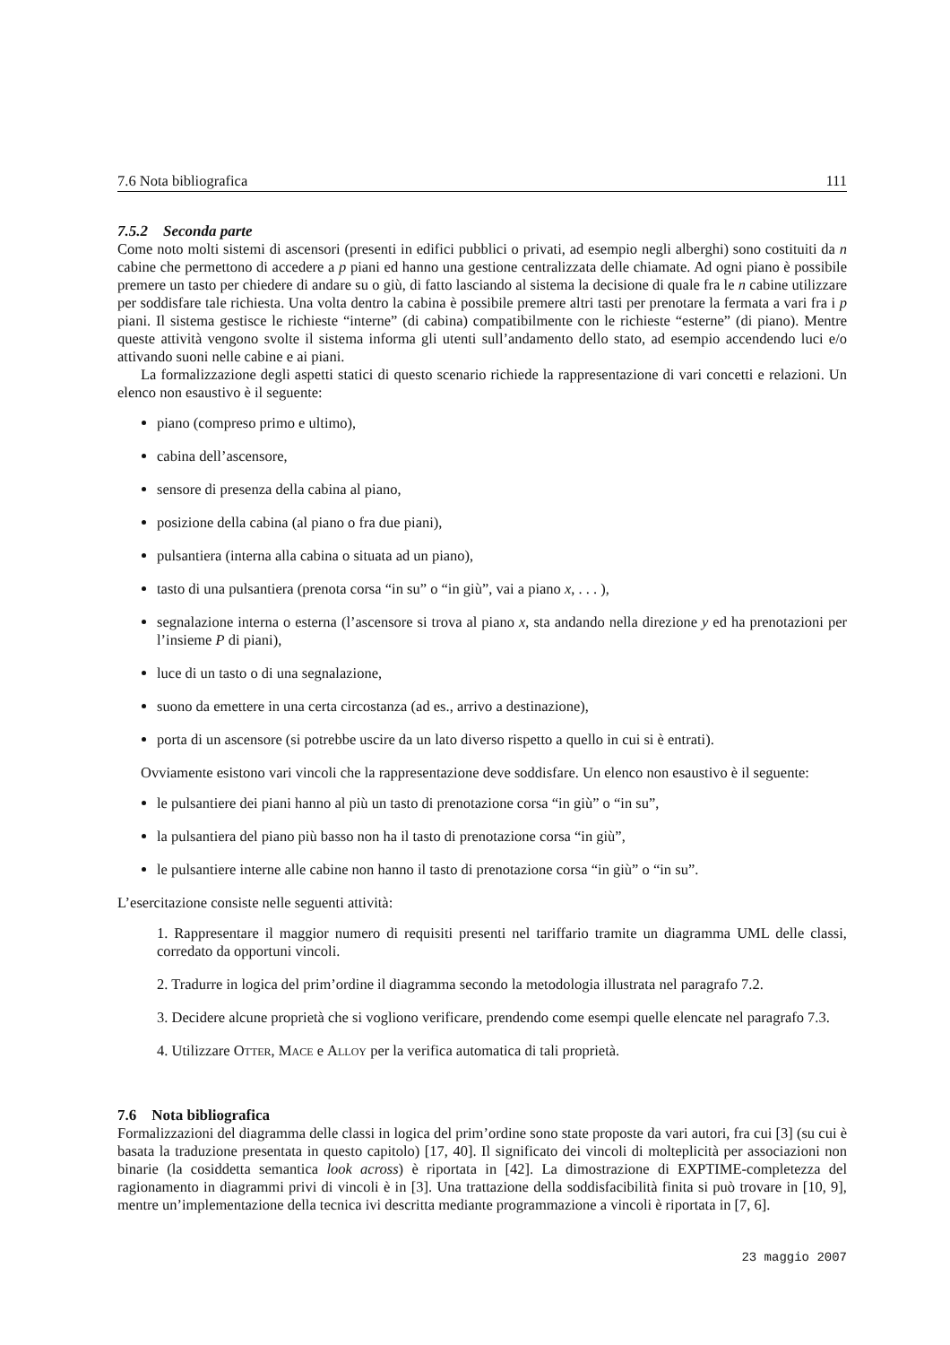7.6 Nota bibliografica 111
7.5.2 Seconda parte
Come noto molti sistemi di ascensori (presenti in edifici pubblici o privati, ad esempio negli alberghi) sono costituiti da n cabine che permettono di accedere a p piani ed hanno una gestione centralizzata delle chiamate. Ad ogni piano è possibile premere un tasto per chiedere di andare su o giù, di fatto lasciando al sistema la decisione di quale fra le n cabine utilizzare per soddisfare tale richiesta. Una volta dentro la cabina è possibile premere altri tasti per prenotare la fermata a vari fra i p piani. Il sistema gestisce le richieste “interne” (di cabina) compatibilmente con le richieste “esterne” (di piano). Mentre queste attività vengono svolte il sistema informa gli utenti sull’andamento dello stato, ad esempio accendendo luci e/o attivando suoni nelle cabine e ai piani.
La formalizzazione degli aspetti statici di questo scenario richiede la rappresentazione di vari concetti e relazioni. Un elenco non esaustivo è il seguente:
piano (compreso primo e ultimo),
cabina dell’ascensore,
sensore di presenza della cabina al piano,
posizione della cabina (al piano o fra due piani),
pulsantiera (interna alla cabina o situata ad un piano),
tasto di una pulsantiera (prenota corsa “in su” o “in giù”, vai a piano x, . . . ),
segnalazione interna o esterna (l’ascensore si trova al piano x, sta andando nella direzione y ed ha prenotazioni per l’insieme P di piani),
luce di un tasto o di una segnalazione,
suono da emettere in una certa circostanza (ad es., arrivo a destinazione),
porta di un ascensore (si potrebbe uscire da un lato diverso rispetto a quello in cui si è entrati).
Ovviamente esistono vari vincoli che la rappresentazione deve soddisfare. Un elenco non esaustivo è il seguente:
le pulsantiere dei piani hanno al più un tasto di prenotazione corsa “in giù” o “in su”,
la pulsantiera del piano più basso non ha il tasto di prenotazione corsa “in giù”,
le pulsantiere interne alle cabine non hanno il tasto di prenotazione corsa “in giù” o “in su”.
L’esercitazione consiste nelle seguenti attività:
1. Rappresentare il maggior numero di requisiti presenti nel tariffario tramite un diagramma UML delle classi, corredato da opportuni vincoli.
2. Tradurre in logica del prim’ordine il diagramma secondo la metodologia illustrata nel paragrafo 7.2.
3. Decidere alcune proprietà che si vogliono verificare, prendendo come esempi quelle elencate nel paragrafo 7.3.
4. Utilizzare Otter, Mace e Alloy per la verifica automatica di tali proprietà.
7.6 Nota bibliografica
Formalizzazioni del diagramma delle classi in logica del prim’ordine sono state proposte da vari autori, fra cui [3] (su cui è basata la traduzione presentata in questo capitolo) [17, 40]. Il significato dei vincoli di molteplicità per associazioni non binarie (la cosiddetta semantica look across) è riportata in [42]. La dimostrazione di EXPTIME-completezza del ragionamento in diagrammi privi di vincoli è in [3]. Una trattazione della soddisfacibilità finita si può trovare in [10, 9], mentre un’implementazione della tecnica ivi descritta mediante programmazione a vincoli è riportata in [7, 6].
23 maggio 2007